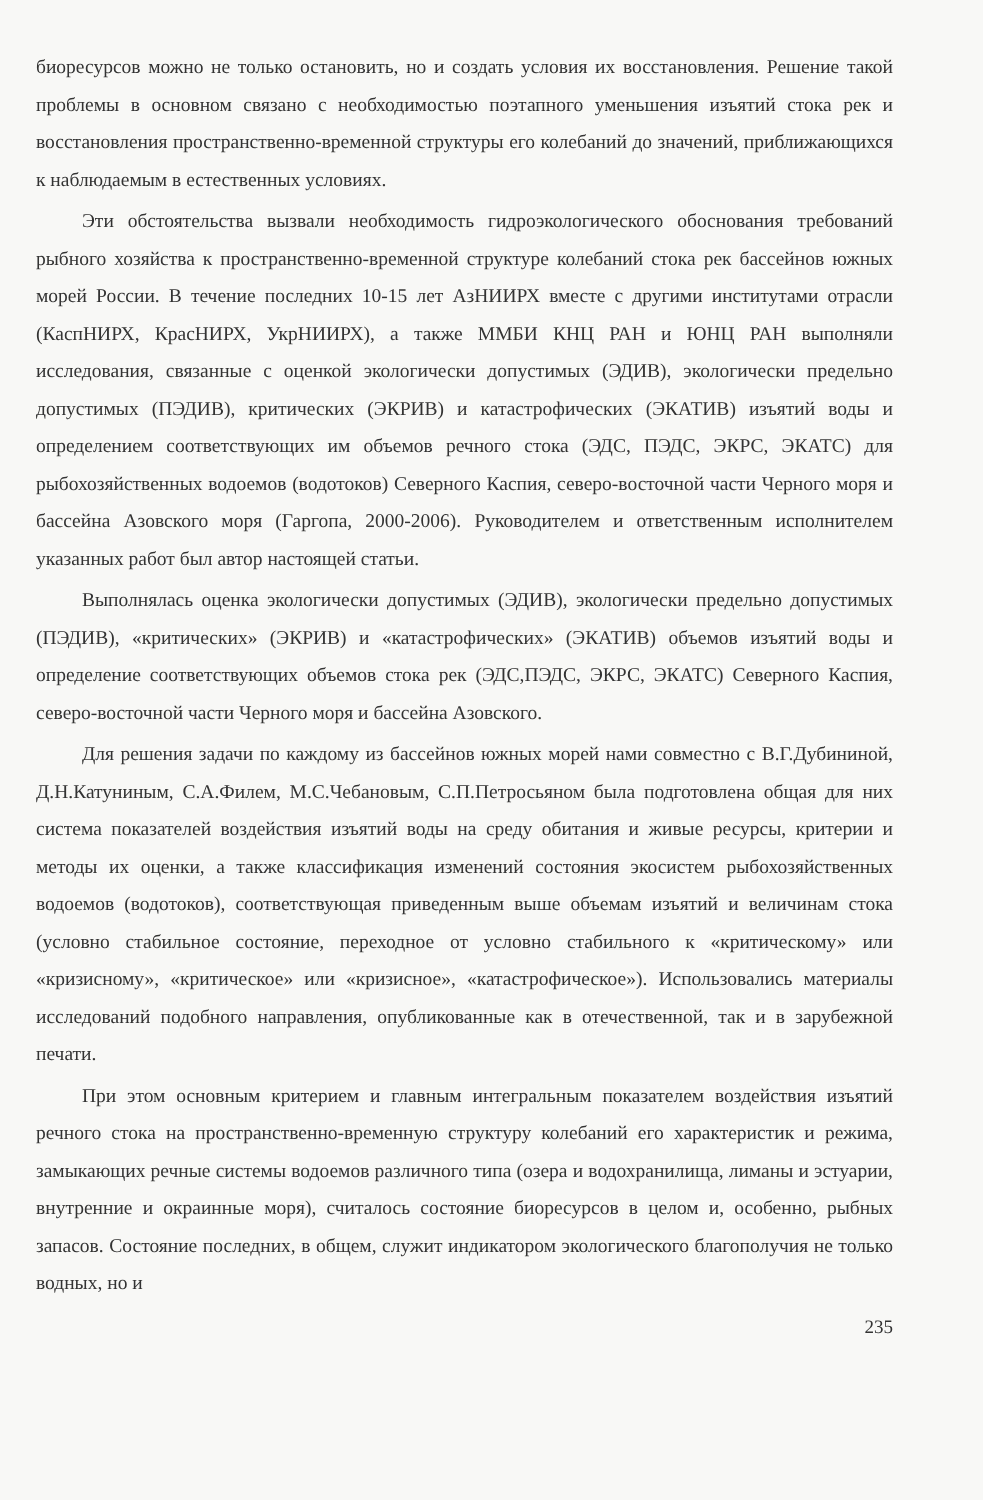биоресурсов можно не только остановить, но и создать условия их восстановления. Решение такой проблемы в основном связано с необходимостью поэтапного уменьшения изъятий стока рек и восстановления пространственно-временной структуры его колебаний до значений, приближающихся к наблюдаемым в естественных условиях.
Эти обстоятельства вызвали необходимость гидроэкологического обоснования требований рыбного хозяйства к пространственно-временной структуре колебаний стока рек бассейнов южных морей России. В течение последних 10-15 лет АзНИИРХ вместе с другими институтами отрасли (КаспНИРХ, КрасНИРХ, УкрНИИРХ), а также ММБИ КНЦ РАН и ЮНЦ РАН выполняли исследования, связанные с оценкой экологически допустимых (ЭДИВ), экологически предельно допустимых (ПЭДИВ), критических (ЭКРИВ) и катастрофических (ЭКАТИВ) изъятий воды и определением соответствующих им объемов речного стока (ЭДС, ПЭДС, ЭКРС, ЭКАТС) для рыбохозяйственных водоемов (водотоков) Северного Каспия, северо-восточной части Черного моря и бассейна Азовского моря (Гаргопа, 2000-2006). Руководителем и ответственным исполнителем указанных работ был автор настоящей статьи.
Выполнялась оценка экологически допустимых (ЭДИВ), экологически предельно допустимых (ПЭДИВ), «критических» (ЭКРИВ) и «катастрофических» (ЭКАТИВ) объемов изъятий воды и определение соответствующих объемов стока рек (ЭДС,ПЭДС, ЭКРС, ЭКАТС) Северного Каспия, северо-восточной части Черного моря и бассейна Азовского.
Для решения задачи по каждому из бассейнов южных морей нами совместно с В.Г.Дубининой, Д.Н.Катуниным, С.А.Филем, М.С.Чебановым, С.П.Петросьяном была подготовлена общая для них система показателей воздействия изъятий воды на среду обитания и живые ресурсы, критерии и методы их оценки, а также классификация изменений состояния экосистем рыбохозяйственных водоемов (водотоков), соответствующая приведенным выше объемам изъятий и величинам стока (условно стабильное состояние, переходное от условно стабильного к «критическому» или «кризисному», «критическое» или «кризисное», «катастрофическое»). Использовались материалы исследований подобного направления, опубликованные как в отечественной, так и в зарубежной печати.
При этом основным критерием и главным интегральным показателем воздействия изъятий речного стока на пространственно-временную структуру колебаний его характеристик и режима, замыкающих речные системы водоемов различного типа (озера и водохранилища, лиманы и эстуарии, внутренние и окраинные моря), считалось состояние биоресурсов в целом и, особенно, рыбных запасов. Состояние последних, в общем, служит индикатором экологического благополучия не только водных, но и
235